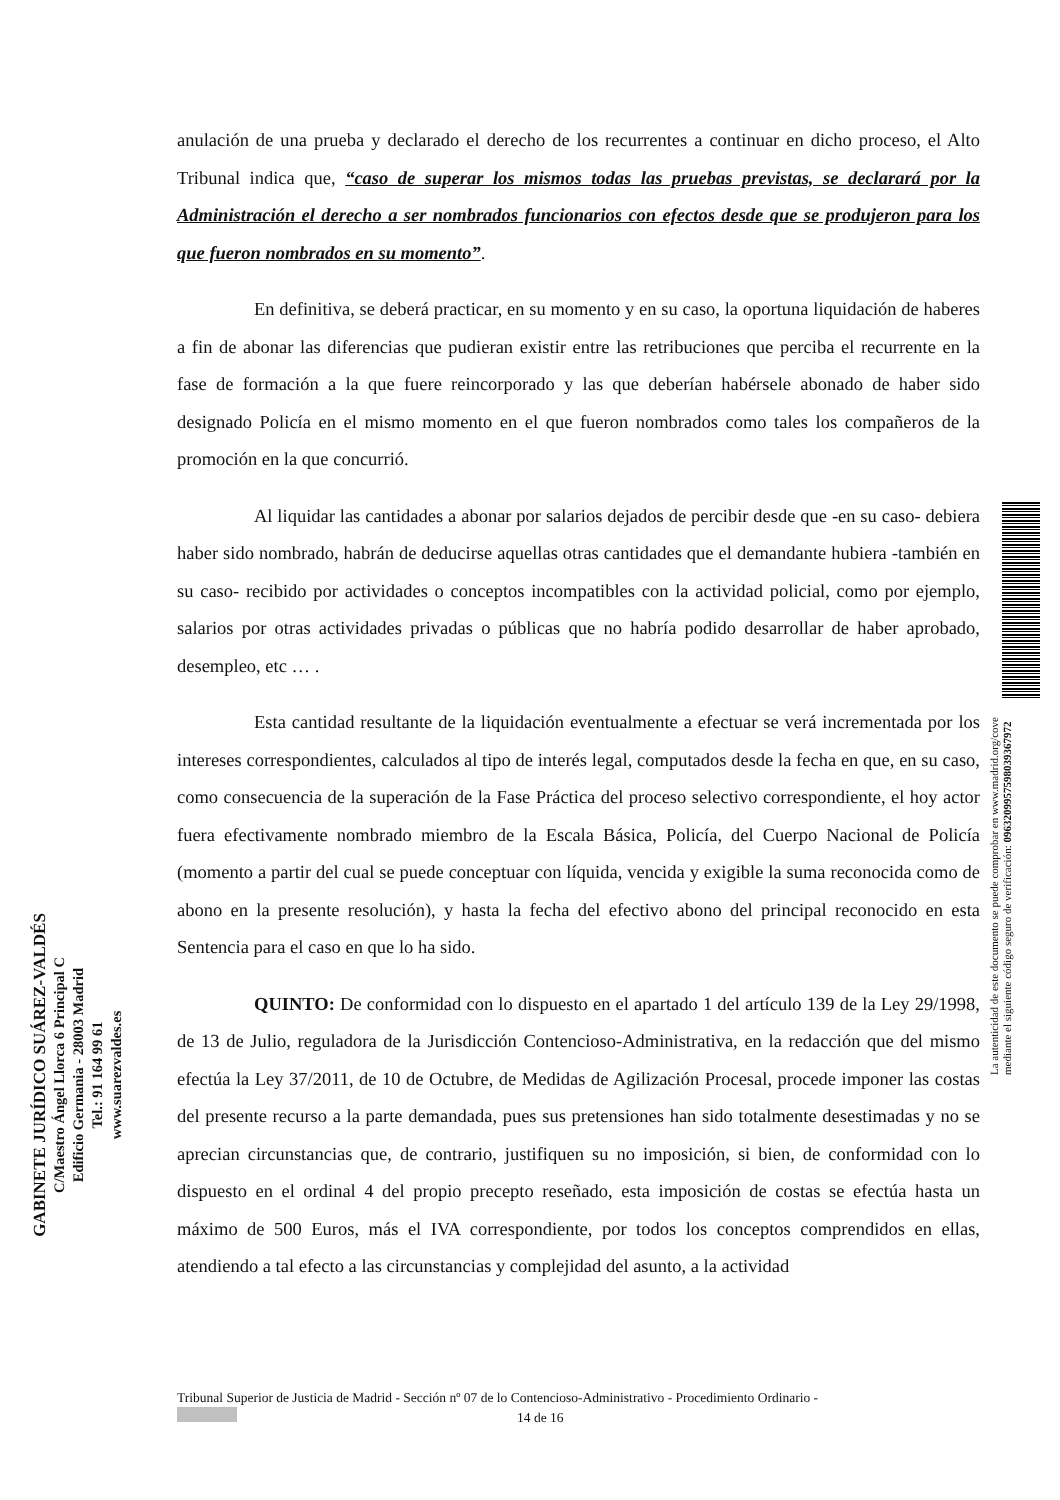anulación de una prueba y declarado el derecho de los recurrentes a continuar en dicho proceso, el Alto Tribunal indica que, “caso de superar los mismos todas las pruebas previstas, se declarará por la Administración el derecho a ser nombrados funcionarios con efectos desde que se produjeron para los que fueron nombrados en su momento”.
En definitiva, se deberá practicar, en su momento y en su caso, la oportuna liquidación de haberes a fin de abonar las diferencias que pudieran existir entre las retribuciones que perciba el recurrente en la fase de formación a la que fuere reincorporado y las que deberían habérsele abonado de haber sido designado Policía en el mismo momento en el que fueron nombrados como tales los compañeros de la promoción en la que concurrió.
Al liquidar las cantidades a abonar por salarios dejados de percibir desde que -en su caso- debiera haber sido nombrado, habrán de deducirse aquellas otras cantidades que el demandante hubiera -también en su caso- recibido por actividades o conceptos incompatibles con la actividad policial, como por ejemplo, salarios por otras actividades privadas o públicas que no habría podido desarrollar de haber aprobado, desempleo, etc … .
Esta cantidad resultante de la liquidación eventualmente a efectuar se verá incrementada por los intereses correspondientes, calculados al tipo de interés legal, computados desde la fecha en que, en su caso, como consecuencia de la superación de la Fase Práctica del proceso selectivo correspondiente, el hoy actor fuera efectivamente nombrado miembro de la Escala Básica, Policía, del Cuerpo Nacional de Policía (momento a partir del cual se puede conceptuar con líquida, vencida y exigible la suma reconocida como de abono en la presente resolución), y hasta la fecha del efectivo abono del principal reconocido en esta Sentencia para el caso en que lo ha sido.
QUINTO: De conformidad con lo dispuesto en el apartado 1 del artículo 139 de la Ley 29/1998, de 13 de Julio, reguladora de la Jurisdicción Contencioso-Administrativa, en la redacción que del mismo efectúa la Ley 37/2011, de 10 de Octubre, de Medidas de Agilización Procesal, procede imponer las costas del presente recurso a la parte demandada, pues sus pretensiones han sido totalmente desestimadas y no se aprecian circunstancias que, de contrario, justifiquen su no imposición, si bien, de conformidad con lo dispuesto en el ordinal 4 del propio precepto reseñado, esta imposición de costas se efectúa hasta un máximo de 500 Euros, más el IVA correspondiente, por todos los conceptos comprendidos en ellas, atendiendo a tal efecto a las circunstancias y complejidad del asunto, a la actividad
GABINETE JURÍDICO SUÁREZ-VALDÉS
C/Maestro Ángel Llorca 6 Principal C
Edificio Germania - 28003 Madrid
Tel.: 91 164 99 61
www.suarezvaldes.es
La autenticidad de este documento se puede comprobar en www.madrid.org/cove
mediante el siguiente código seguro de verificación: 0963209957598039367972
Tribunal Superior de Justicia de Madrid - Sección nº 07 de lo Contencioso-Administrativo - Procedimiento Ordinario -
14 de 16